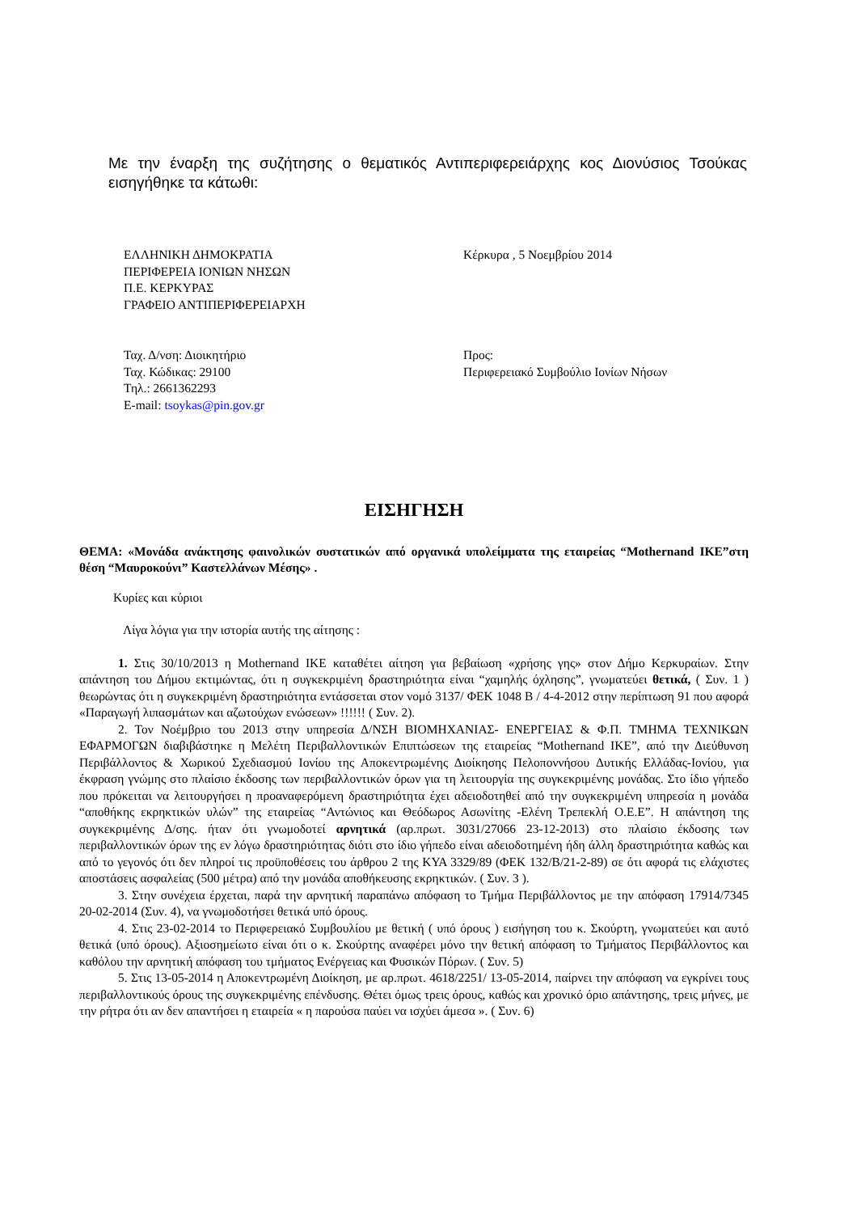Με την έναρξη της συζήτησης ο θεματικός Αντιπεριφερειάρχης κος Διονύσιος Τσούκας εισηγήθηκε τα κάτωθι:
ΕΛΛΗΝΙΚΗ ΔΗΜΟΚΡΑΤΙΑ
ΠΕΡΙΦΕΡΕΙΑ ΙΟΝΙΩΝ ΝΗΣΩΝ
Π.Ε. ΚΕΡΚΥΡΑΣ
ΓΡΑΦΕΙΟ ΑΝΤΙΠΕΡΙΦΕΡΕΙΑΡΧΗ
Κέρκυρα , 5 Νοεμβρίου 2014
Ταχ. Δ/νση: Διοικητήριο
Ταχ. Κώδικας: 29100
Τηλ.: 2661362293
E-mail: tsoykas@pin.gov.gr
Προς:
Περιφερειακό Συμβούλιο Ιονίων Νήσων
ΕΙΣΗΓΗΣΗ
ΘΕΜΑ: «Μονάδα ανάκτησης φαινολικών συστατικών από οργανικά υπολείμματα της εταιρείας “Mothernand ΙΚΕ”στη θέση “Μαυροκούνι” Καστελλάνων Μέσης» .
Κυρίες και κύριοι
Λίγα λόγια για την ιστορία αυτής της αίτησης :
1. Στις 30/10/2013 η Mothernand ΙΚΕ καταθέτει αίτηση για βεβαίωση «χρήσης γης» στον Δήμο Κερκυραίων. Στην απάντηση του Δήμου εκτιμώντας, ότι η συγκεκριμένη δραστηριότητα είναι “χαμηλής όχλησης”, γνωματεύει θετικά, ( Συν. 1 ) θεωρώντας ότι η συγκεκριμένη δραστηριότητα εντάσσεται στον νομό 3137/ ΦΕΚ 1048 Β / 4-4-2012 στην περίπτωση 91 που αφορά «Παραγωγή λιπασμάτων και αζωτούχων ενώσεων» !!!!!! ( Συν. 2).
2. Τον Νοέμβριο του 2013 στην υπηρεσία Δ/ΝΣΗ ΒΙΟΜΗΧΑΝΙΑΣ- ΕΝΕΡΓΕΙΑΣ & Φ.Π. ΤΜΗΜΑ ΤΕΧΝΙΚΩΝ ΕΦΑΡΜΟΓΩΝ διαβιβάστηκε η Μελέτη Περιβαλλοντικών Επιπτώσεων της εταιρείας “Mothernand ΙΚΕ”, από την Διεύθυνση Περιβάλλοντος & Χωρικού Σχεδιασμού Ιονίου της Αποκεντρωμένης Διοίκησης Πελοποννήσου Δυτικής Ελλάδας-Ιονίου, για έκφραση γνώμης στο πλαίσιο έκδοσης των περιβαλλοντικών όρων για τη λειτουργία της συγκεκριμένης μονάδας. Στο ίδιο γήπεδο που πρόκειται να λειτουργήσει η προαναφερόμενη δραστηριότητα έχει αδειοδοτηθεί από την συγκεκριμένη υπηρεσία η μονάδα “αποθήκης εκρηκτικών υλών” της εταιρείας “Αντώνιος και Θεόδωρος Ασωνίτης -Ελένη Τρεπεκλή Ο.Ε.Ε”. Η απάντηση της συγκεκριμένης Δ/σης. ήταν ότι γνωμοδοτεί αρνητικά (αρ.πρωτ. 3031/27066 23-12-2013) στο πλαίσιο έκδοσης των περιβαλλοντικών όρων της εν λόγω δραστηριότητας διότι στο ίδιο γήπεδο είναι αδειοδοτημένη ήδη άλλη δραστηριότητα καθώς και από το γεγονός ότι δεν πληροί τις προϋποθέσεις του άρθρου 2 της ΚΥΑ 3329/89 (ΦΕΚ 132/Β/21-2-89) σε ότι αφορά τις ελάχιστες αποστάσεις ασφαλείας (500 μέτρα) από την μονάδα αποθήκευσης εκρηκτικών. ( Συν. 3 ).
3. Στην συνέχεια έρχεται, παρά την αρνητική παραπάνω απόφαση το Τμήμα Περιβάλλοντος με την απόφαση 17914/7345 20-02-2014 (Συν. 4), να γνωμοδοτήσει θετικά υπό όρους.
4. Στις 23-02-2014 το Περιφερειακό Συμβουλίου με θετική ( υπό όρους ) εισήγηση του κ. Σκούρτη, γνωματεύει και αυτό θετικά (υπό όρους). Αξιοσημείωτο είναι ότι ο κ. Σκούρτης αναφέρει μόνο την θετική απόφαση το Τμήματος Περιβάλλοντος και καθόλου την αρνητική απόφαση του τμήματος Ενέργειας και Φυσικών Πόρων. ( Συν. 5)
5. Στις 13-05-2014 η Αποκεντρωμένη Διοίκηση, με αρ.πρωτ. 4618/2251/ 13-05-2014, παίρνει την απόφαση να εγκρίνει τους περιβαλλοντικούς όρους της συγκεκριμένης επένδυσης. Θέτει όμως τρεις όρους, καθώς και χρονικό όριο απάντησης, τρεις μήνες, με την ρήτρα ότι αν δεν απαντήσει η εταιρεία « η παρούσα παύει να ισχύει άμεσα ». ( Συν. 6)